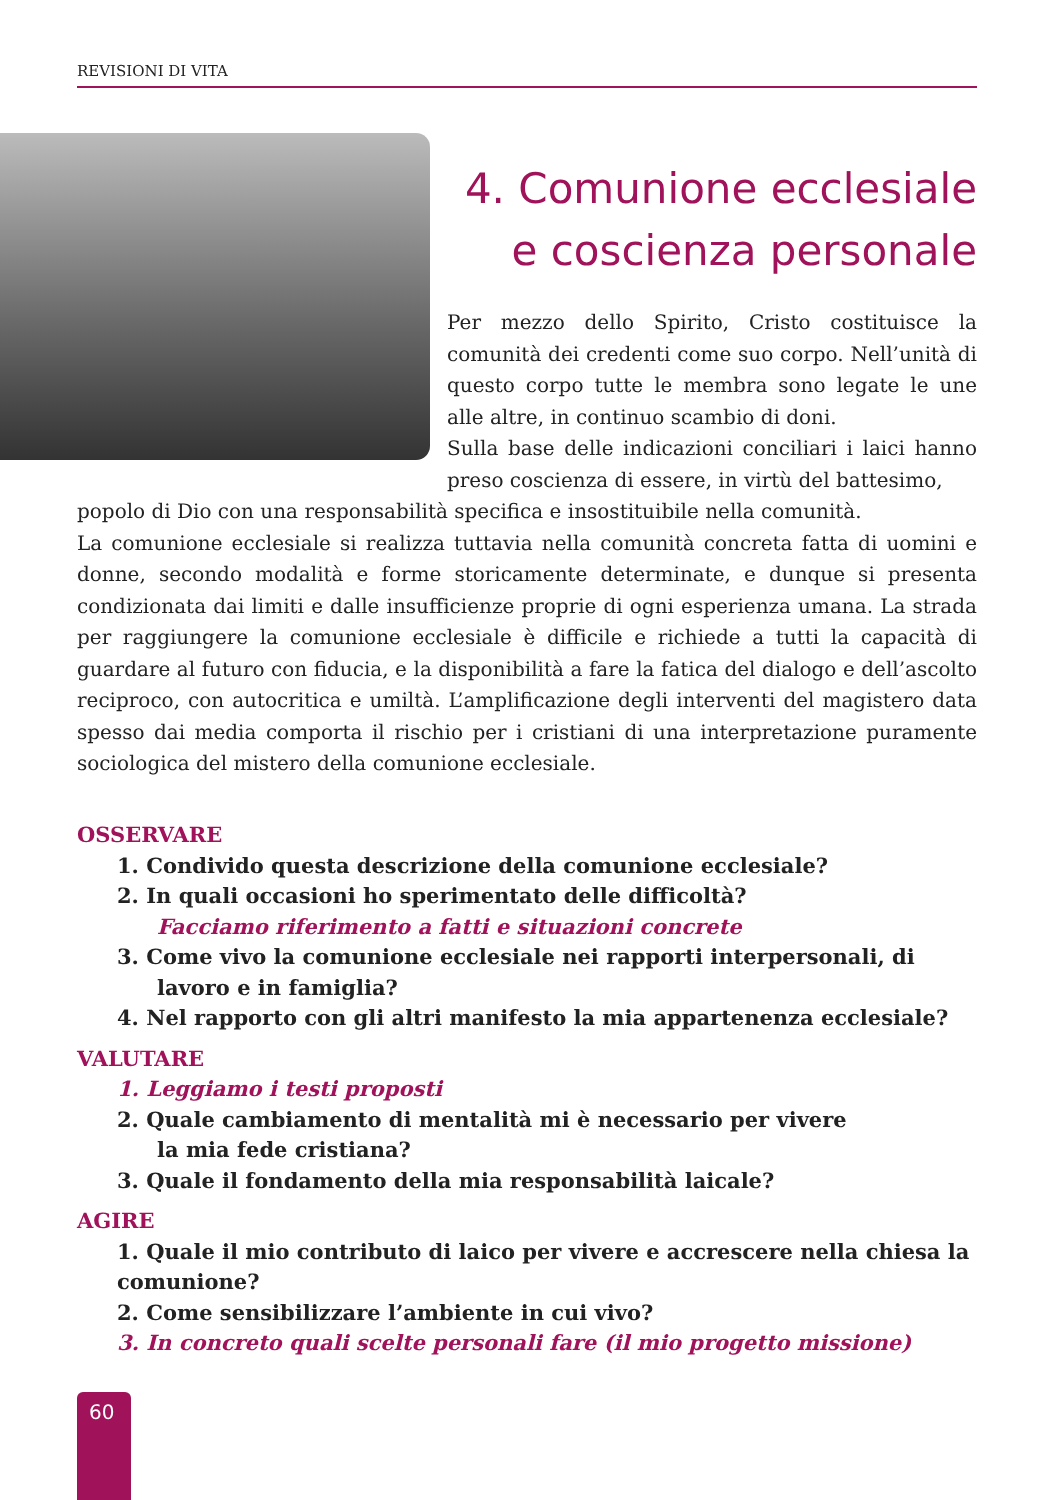REVISIONI DI VITA
4. Comunione ecclesiale
e coscienza personale
Per mezzo dello Spirito, Cristo costituisce la comunità dei credenti come suo corpo. Nell’unità di questo corpo tutte le membra sono legate le une alle altre, in continuo scambio di doni.
Sulla base delle indicazioni conciliari i laici hanno preso coscienza di essere, in virtù del battesimo,
popolo di Dio con una responsabilità specifica e insostituibile nella comunità.
La comunione ecclesiale si realizza tuttavia nella comunità concreta fatta di uomini e donne, secondo modalità e forme storicamente determinate, e dunque si presenta condizionata dai limiti e dalle insufficienze proprie di ogni esperienza umana. La strada per raggiungere la comunione ecclesiale è difficile e richiede a tutti la capacità di guardare al futuro con fiducia, e la disponibilità a fare la fatica del dialogo e dell’ascolto reciproco, con autocritica e umiltà. L’amplificazione degli interventi del magistero data spesso dai media comporta il rischio per i cristiani di una interpretazione puramente sociologica del mistero della comunione ecclesiale.
OSSERVARE
1. Condivido questa descrizione della comunione ecclesiale?
2. In quali occasioni ho sperimentato delle difficoltà?
Facciamo riferimento a fatti e situazioni concrete
3. Come vivo la comunione ecclesiale nei rapporti interpersonali, di lavoro e in famiglia?
4. Nel rapporto con gli altri manifesto la mia appartenenza ecclesiale?
VALUTARE
1. Leggiamo i testi proposti
2. Quale cambiamento di mentalità mi è necessario per vivere
la mia fede cristiana?
3. Quale il fondamento della mia responsabilità laicale?
AGIRE
1. Quale il mio contributo di laico per vivere e accrescere nella chiesa la comunione?
2. Come sensibilizzare l’ambiente in cui vivo?
3. In concreto quali scelte personali fare (il mio progetto missione)
60